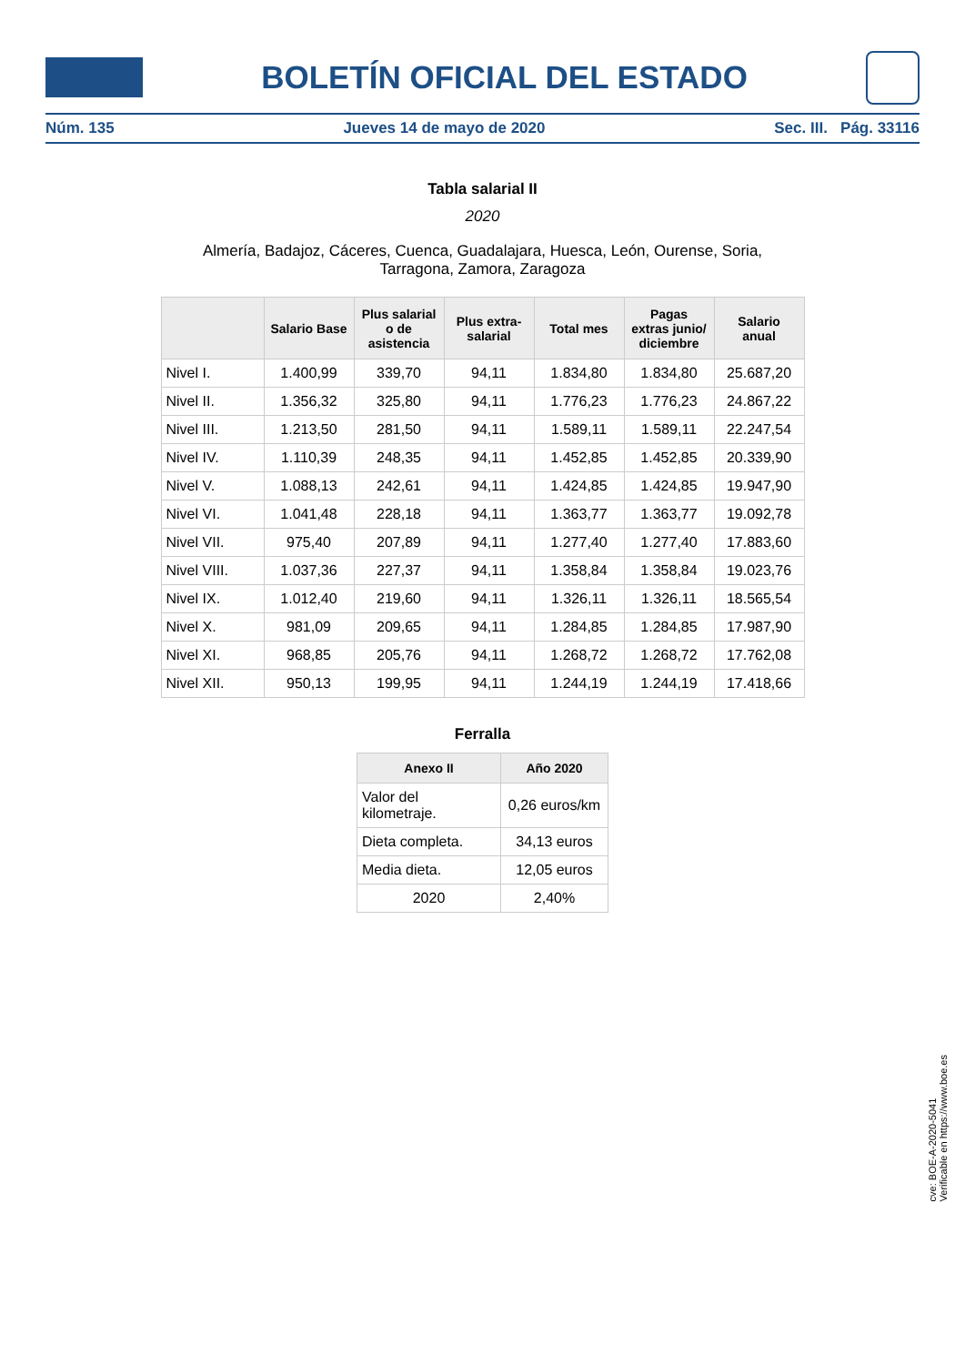BOLETÍN OFICIAL DEL ESTADO
Núm. 135 Jueves 14 de mayo de 2020 Sec. III. Pág. 33116
Tabla salarial II
2020
Almería, Badajoz, Cáceres, Cuenca, Guadalajara, Huesca, León, Ourense, Soria,
Tarragona, Zamora, Zaragoza
| | Salario Base | Plus salarial o de asistencia | Plus extra-salarial | Total mes | Pagas extras junio/ diciembre | Salario anual |
| --- | --- | --- | --- | --- | --- | --- |
| Nivel I. | 1.400,99 | 339,70 | 94,11 | 1.834,80 | 1.834,80 | 25.687,20 |
| Nivel II. | 1.356,32 | 325,80 | 94,11 | 1.776,23 | 1.776,23 | 24.867,22 |
| Nivel III. | 1.213,50 | 281,50 | 94,11 | 1.589,11 | 1.589,11 | 22.247,54 |
| Nivel IV. | 1.110,39 | 248,35 | 94,11 | 1.452,85 | 1.452,85 | 20.339,90 |
| Nivel V. | 1.088,13 | 242,61 | 94,11 | 1.424,85 | 1.424,85 | 19.947,90 |
| Nivel VI. | 1.041,48 | 228,18 | 94,11 | 1.363,77 | 1.363,77 | 19.092,78 |
| Nivel VII. | 975,40 | 207,89 | 94,11 | 1.277,40 | 1.277,40 | 17.883,60 |
| Nivel VIII. | 1.037,36 | 227,37 | 94,11 | 1.358,84 | 1.358,84 | 19.023,76 |
| Nivel IX. | 1.012,40 | 219,60 | 94,11 | 1.326,11 | 1.326,11 | 18.565,54 |
| Nivel X. | 981,09 | 209,65 | 94,11 | 1.284,85 | 1.284,85 | 17.987,90 |
| Nivel XI. | 968,85 | 205,76 | 94,11 | 1.268,72 | 1.268,72 | 17.762,08 |
| Nivel XII. | 950,13 | 199,95 | 94,11 | 1.244,19 | 1.244,19 | 17.418,66 |
Ferralla
| Anexo II | Año 2020 |
| --- | --- |
| Valor del kilometraje. | 0,26 euros/km |
| Dieta completa. | 34,13 euros |
| Media dieta. | 12,05 euros |
| 2020 | 2,40% |
cve: BOE-A-2020-5041
Verificable en https://www.boe.es